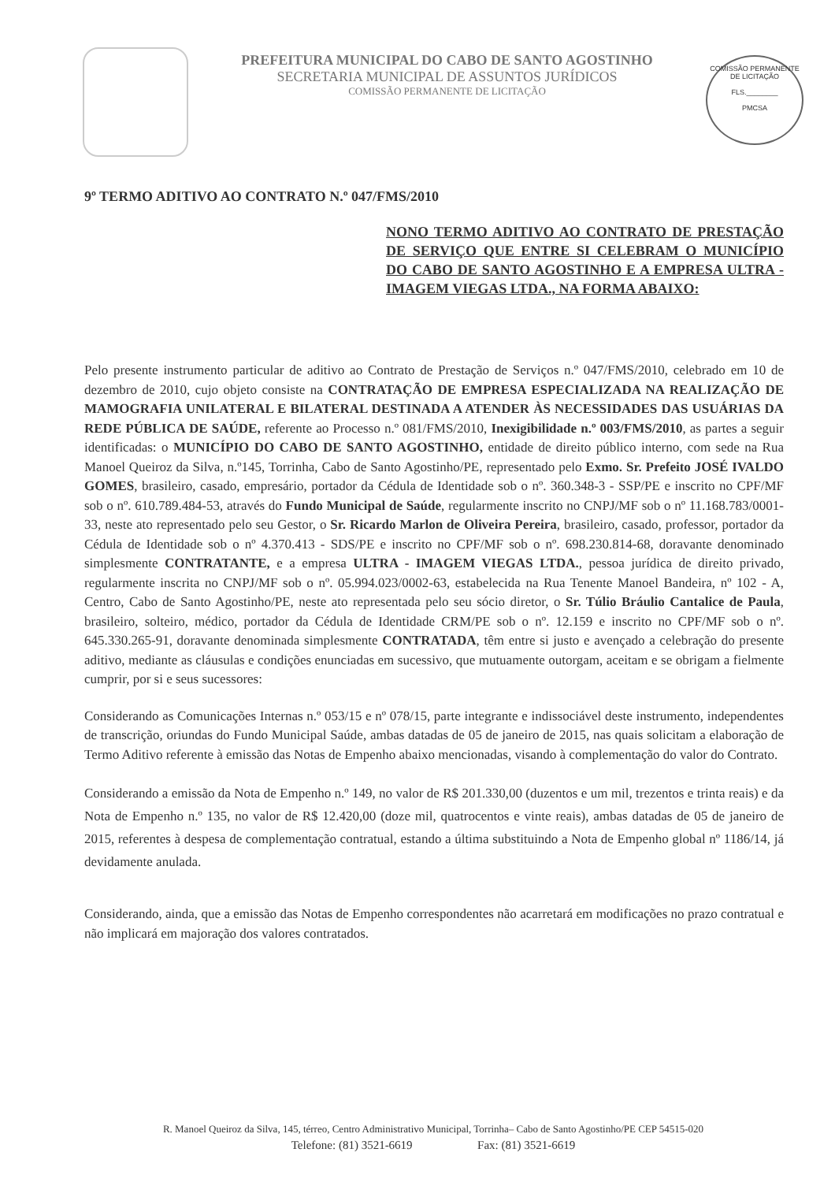PREFEITURA MUNICIPAL DO CABO DE SANTO AGOSTINHO
SECRETARIA MUNICIPAL DE ASSUNTOS JURÍDICOS
COMISSÃO PERMANENTE DE LICITAÇÃO
COMISSÃO PERMANENTE DE LICITAÇÃO
FLS.________
PMCSA
9º TERMO ADITIVO AO CONTRATO N.º 047/FMS/2010
NONO TERMO ADITIVO AO CONTRATO DE PRESTAÇÃO DE SERVIÇO QUE ENTRE SI CELEBRAM O MUNICÍPIO DO CABO DE SANTO AGOSTINHO E A EMPRESA ULTRA - IMAGEM VIEGAS LTDA., NA FORMA ABAIXO:
Pelo presente instrumento particular de aditivo ao Contrato de Prestação de Serviços n.º 047/FMS/2010, celebrado em 10 de dezembro de 2010, cujo objeto consiste na CONTRATAÇÃO DE EMPRESA ESPECIALIZADA NA REALIZAÇÃO DE MAMOGRAFIA UNILATERAL E BILATERAL DESTINADA A ATENDER ÀS NECESSIDADES DAS USUÁRIAS DA REDE PÚBLICA DE SAÚDE, referente ao Processo n.º 081/FMS/2010, Inexigibilidade n.º 003/FMS/2010, as partes a seguir identificadas: o MUNICÍPIO DO CABO DE SANTO AGOSTINHO, entidade de direito público interno, com sede na Rua Manoel Queiroz da Silva, n.º145, Torrinha, Cabo de Santo Agostinho/PE, representado pelo Exmo. Sr. Prefeito JOSÉ IVALDO GOMES, brasileiro, casado, empresário, portador da Cédula de Identidade sob o nº. 360.348-3 - SSP/PE e inscrito no CPF/MF sob o nº. 610.789.484-53, através do Fundo Municipal de Saúde, regularmente inscrito no CNPJ/MF sob o nº 11.168.783/0001-33, neste ato representado pelo seu Gestor, o Sr. Ricardo Marlon de Oliveira Pereira, brasileiro, casado, professor, portador da Cédula de Identidade sob o nº 4.370.413 - SDS/PE e inscrito no CPF/MF sob o nº. 698.230.814-68, doravante denominado simplesmente CONTRATANTE, e a empresa ULTRA - IMAGEM VIEGAS LTDA., pessoa jurídica de direito privado, regularmente inscrita no CNPJ/MF sob o nº. 05.994.023/0002-63, estabelecida na Rua Tenente Manoel Bandeira, nº 102 - A, Centro, Cabo de Santo Agostinho/PE, neste ato representada pelo seu sócio diretor, o Sr. Túlio Bráulio Cantalice de Paula, brasileiro, solteiro, médico, portador da Cédula de Identidade CRM/PE sob o nº. 12.159 e inscrito no CPF/MF sob o nº. 645.330.265-91, doravante denominada simplesmente CONTRATADA, têm entre si justo e avençado a celebração do presente aditivo, mediante as cláusulas e condições enunciadas em sucessivo, que mutuamente outorgam, aceitam e se obrigam a fielmente cumprir, por si e seus sucessores:
Considerando as Comunicações Internas n.º 053/15 e nº 078/15, parte integrante e indissociável deste instrumento, independentes de transcrição, oriundas do Fundo Municipal Saúde, ambas datadas de 05 de janeiro de 2015, nas quais solicitam a elaboração de Termo Aditivo referente à emissão das Notas de Empenho abaixo mencionadas, visando à complementação do valor do Contrato.
Considerando a emissão da Nota de Empenho n.º 149, no valor de R$ 201.330,00 (duzentos e um mil, trezentos e trinta reais) e da Nota de Empenho n.º 135, no valor de R$ 12.420,00 (doze mil, quatrocentos e vinte reais), ambas datadas de 05 de janeiro de 2015, referentes à despesa de complementação contratual, estando a última substituindo a Nota de Empenho global nº 1186/14, já devidamente anulada.
Considerando, ainda, que a emissão das Notas de Empenho correspondentes não acarretará em modificações no prazo contratual e não implicará em majoração dos valores contratados.
R. Manoel Queiroz da Silva, 145, térreo, Centro Administrativo Municipal, Torrinha– Cabo de Santo Agostinho/PE CEP 54515-020
Telefone: (81) 3521-6619 Fax: (81) 3521-6619